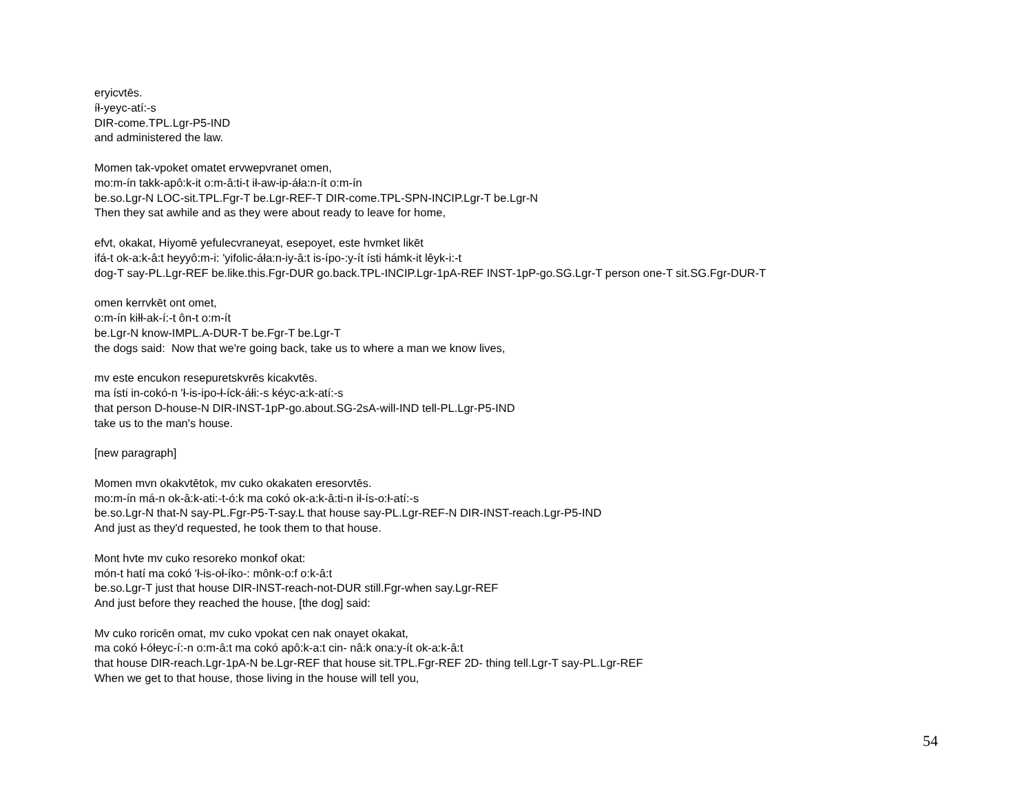eryicvtēs.
íł-yeyc-atí:-s
DIR-come.TPL.Lgr-P5-IND
and administered the law.
Momen tak-vpoket omatet ervwepvranet omen,
mo:m-ín takk-apô:k-it o:m-â:ti-t ił-aw-ip-áła:n-ít o:m-ín
be.so.Lgr-N LOC-sit.TPL.Fgr-T be.Lgr-REF-T DIR-come.TPL-SPN-INCIP.Lgr-T be.Lgr-N
Then they sat awhile and as they were about ready to leave for home,
efvt, okakat, Hiyomē yefulecvraneyat, esepoyet, este hvmket likēt
ifá-t ok-a:k-â:t heyyô:m-i: 'yifolic-áła:n-iy-â:t is-ípo-:y-ít ísti hámk-it lêyk-i:-t
dog-T say-PL.Lgr-REF be.like.this.Fgr-DUR go.back.TPL-INCIP.Lgr-1pA-REF INST-1pP-go.SG.Lgr-T person one-T sit.SG.Fgr-DUR-T
omen kerrvkēt ont omet,
o:m-ín kiłł-ak-í:-t ôn-t o:m-ít
be.Lgr-N know-IMPL.A-DUR-T be.Fgr-T be.Lgr-T
the dogs said: Now that we're going back, take us to where a man we know lives,
mv este encukon resepuretskvrēs kicakvtēs.
ma ísti in-cokó-n 'ł-is-ipo-ł-íck-áłi:-s kéyc-a:k-atí:-s
that person D-house-N DIR-INST-1pP-go.about.SG-2sA-will-IND tell-PL.Lgr-P5-IND
take us to the man's house.
[new paragraph]
Momen mvn okakvtētok, mv cuko okakaten eresorvtēs.
mo:m-ín má-n ok-â:k-ati:-t-ó:k ma cokó ok-a:k-â:ti-n ił-ís-o:ł-atí:-s
be.so.Lgr-N that-N say-PL.Fgr-P5-T-say.L that house say-PL.Lgr-REF-N DIR-INST-reach.Lgr-P5-IND
And just as they'd requested, he took them to that house.
Mont hvte mv cuko resoreko monkof okat:
món-t hatí ma cokó 'ł-is-oł-íko-: mônk-o:f o:k-â:t
be.so.Lgr-T just that house DIR-INST-reach-not-DUR still.Fgr-when say.Lgr-REF
And just before they reached the house, [the dog] said:
Mv cuko roricēn omat, mv cuko vpokat cen nak onayet okakat,
ma cokó ł-ółeyc-í:-n o:m-â:t ma cokó apô:k-a:t cin- nâ:k ona:y-ít ok-a:k-â:t
that house DIR-reach.Lgr-1pA-N be.Lgr-REF that house sit.TPL.Fgr-REF 2D- thing tell.Lgr-T say-PL.Lgr-REF
When we get to that house, those living in the house will tell you,
54